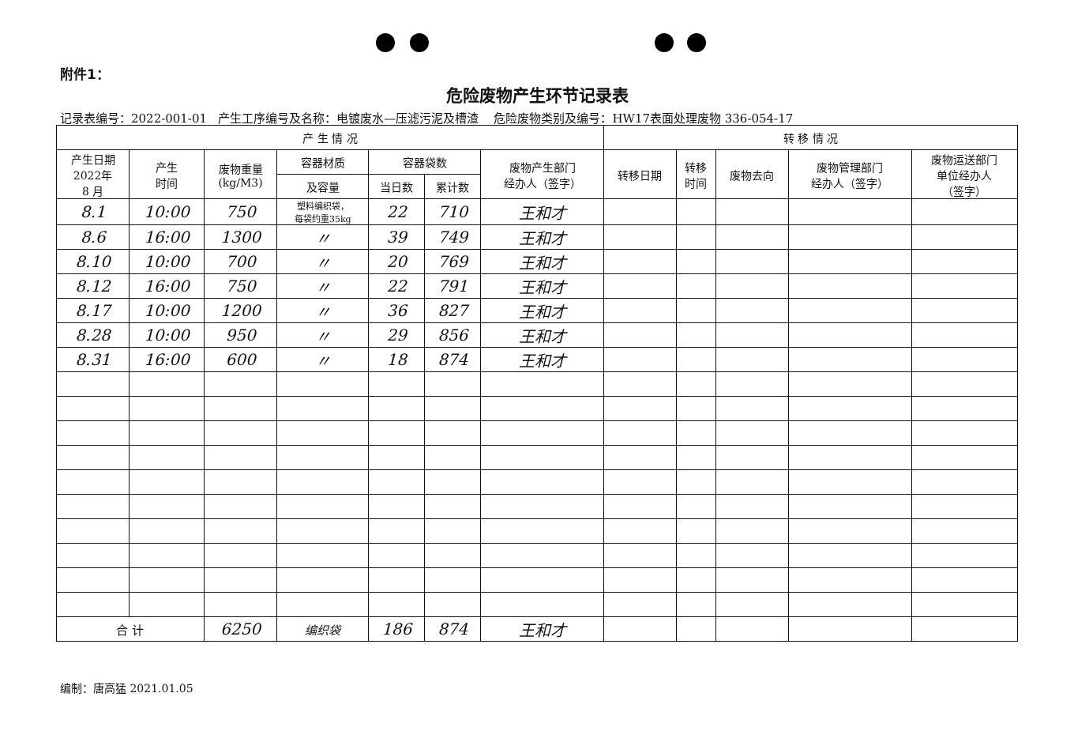附件1：
危险废物产生环节记录表
记录表编号：2022-001-01 产生工序编号及名称：电镀废水—压滤污泥及槽渣 危险废物类别及编号：HW17表面处理废物 336-054-17
| 产 生 情 况 | | | | | | | 转 移 情 况 | | | | |
| --- | --- | --- | --- | --- | --- | --- | --- | --- | --- | --- | --- |
| 产生日期 2022年 8 月 | 产生 时间 | 废物重量 (kg/M3) | 容器材质 | 容器袋数 | | 废物产生部门 经办人（签字） | 转移日期 | 转移 时间 | 废物去向 | 废物管理部门 经办人（签字） | 废物运送部门 单位经办人 （签字） |
| | | | 及容量 | 当日数 | 累计数 | | | | | | |
| 8.1 | 10:00 | 750 | 塑料编织袋， 每袋约重35kg | 22 | 710 | 王和才 | | | | | |
| 8.6 | 16:00 | 1300 | 〃 | 39 | 749 | 王和才 | | | | | |
| 8.10 | 10:00 | 700 | 〃 | 20 | 769 | 王和才 | | | | | |
| 8.12 | 16:00 | 750 | 〃 | 22 | 791 | 王和才 | | | | | |
| 8.17 | 10:00 | 1200 | 〃 | 36 | 827 | 王和才 | | | | | |
| 8.28 | 10:00 | 950 | 〃 | 29 | 856 | 王和才 | | | | | |
| 8.31 | 16:00 | 600 | 〃 | 18 | 874 | 王和才 | | | | | |
| 合 计 | | 6250 | 编织袋 | 186 | 874 | 王和才 | | | | | |
编制：唐高猛 2021.01.05